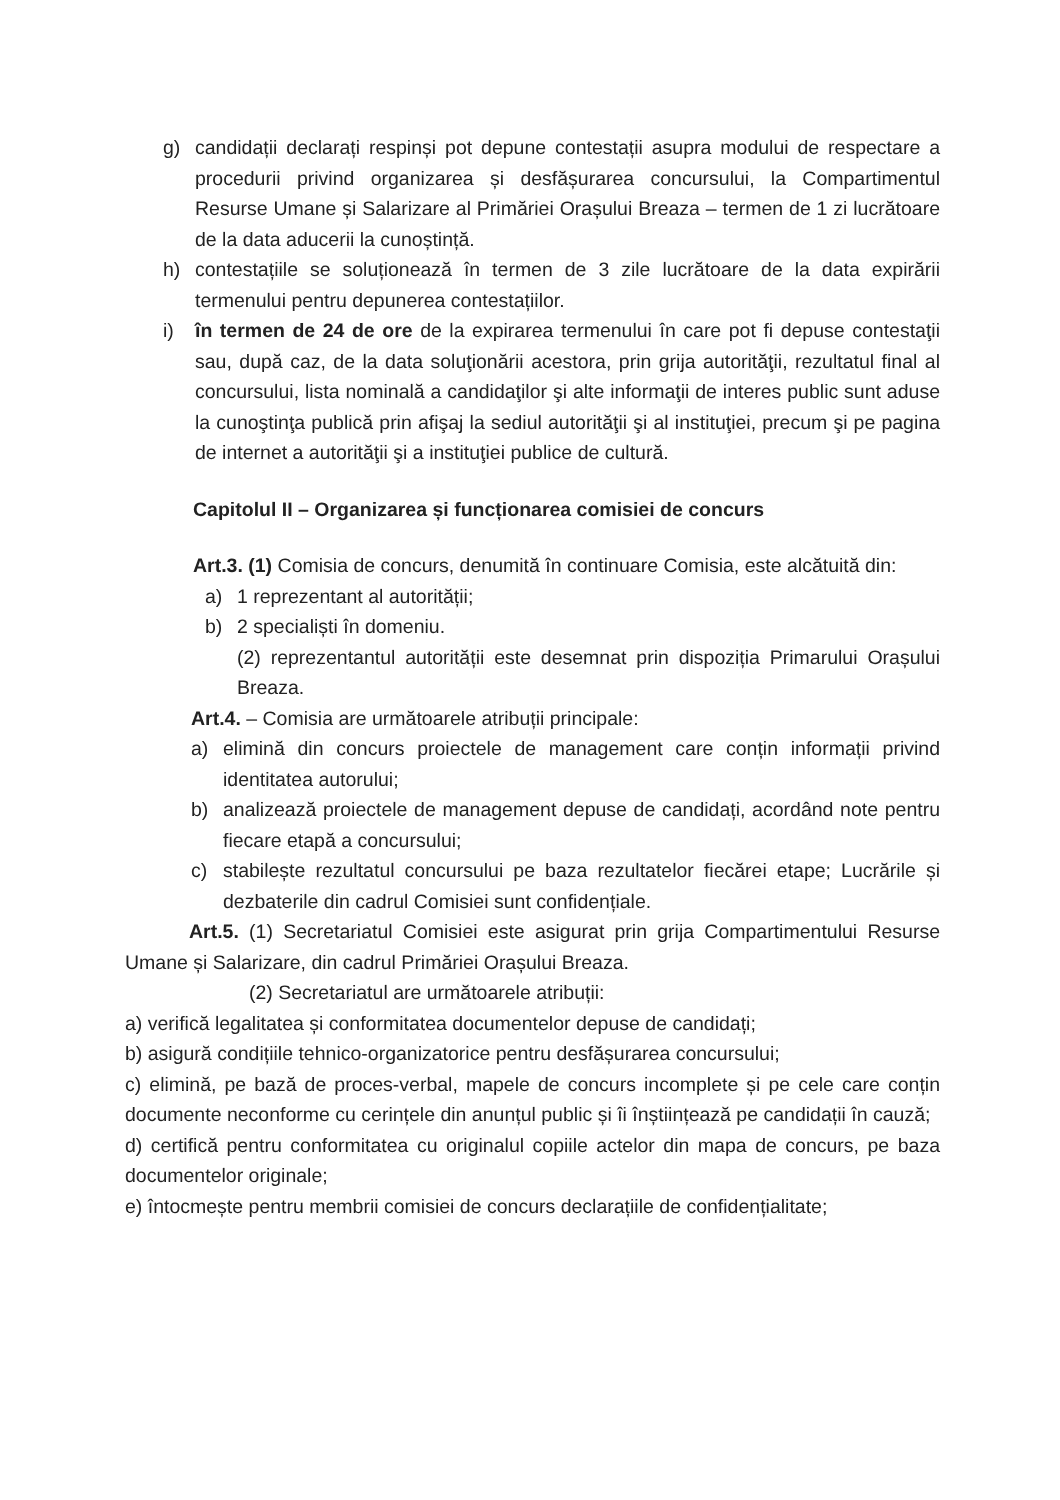g) candidații declarați respinși pot depune contestații asupra modului de respectare a procedurii privind organizarea și desfășurarea concursului, la Compartimentul Resurse Umane și Salarizare al Primăriei Orașului Breaza – termen de 1 zi lucrătoare de la data aducerii la cunoștință.
h) contestațiile se soluționează în termen de 3 zile lucrătoare de la data expirării termenului pentru depunerea contestațiilor.
i) în termen de 24 de ore de la expirarea termenului în care pot fi depuse contestaţii sau, după caz, de la data soluţionării acestora, prin grija autorităţii, rezultatul final al concursului, lista nominală a candidaţilor şi alte informaţii de interes public sunt aduse la cunoştinţa publică prin afişaj la sediul autorităţii şi al instituţiei, precum şi pe pagina de internet a autorităţii şi a instituţiei publice de cultură.
Capitolul II – Organizarea și funcționarea comisiei de concurs
Art.3. (1) Comisia de concurs, denumită în continuare Comisia, este alcătuită din:
a) 1 reprezentant al autorității;
b) 2 specialiști în domeniu.
(2) reprezentantul autorității este desemnat prin dispoziția Primarului Orașului Breaza.
Art.4. – Comisia are următoarele atribuții principale:
a) elimină din concurs proiectele de management care conțin informații privind identitatea autorului;
b) analizează proiectele de management depuse de candidați, acordând note pentru fiecare etapă a concursului;
c) stabilește rezultatul concursului pe baza rezultatelor fiecărei etape; Lucrările și dezbaterile din cadrul Comisiei sunt confidențiale.
Art.5. (1) Secretariatul Comisiei este asigurat prin grija Compartimentului Resurse Umane și Salarizare, din cadrul Primăriei Orașului Breaza.
(2) Secretariatul are următoarele atribuții:
a) verifică legalitatea și conformitatea documentelor depuse de candidați;
b) asigură condițiile tehnico-organizatorice pentru desfășurarea concursului;
c) elimină, pe bază de proces-verbal, mapele de concurs incomplete și pe cele care conțin documente neconforme cu cerințele din anunțul public și îi înștiințează pe candidații în cauză;
d) certifică pentru conformitatea cu originalul copiile actelor din mapa de concurs, pe baza documentelor originale;
e) întocmește pentru membrii comisiei de concurs declarațiile de confidențialitate;